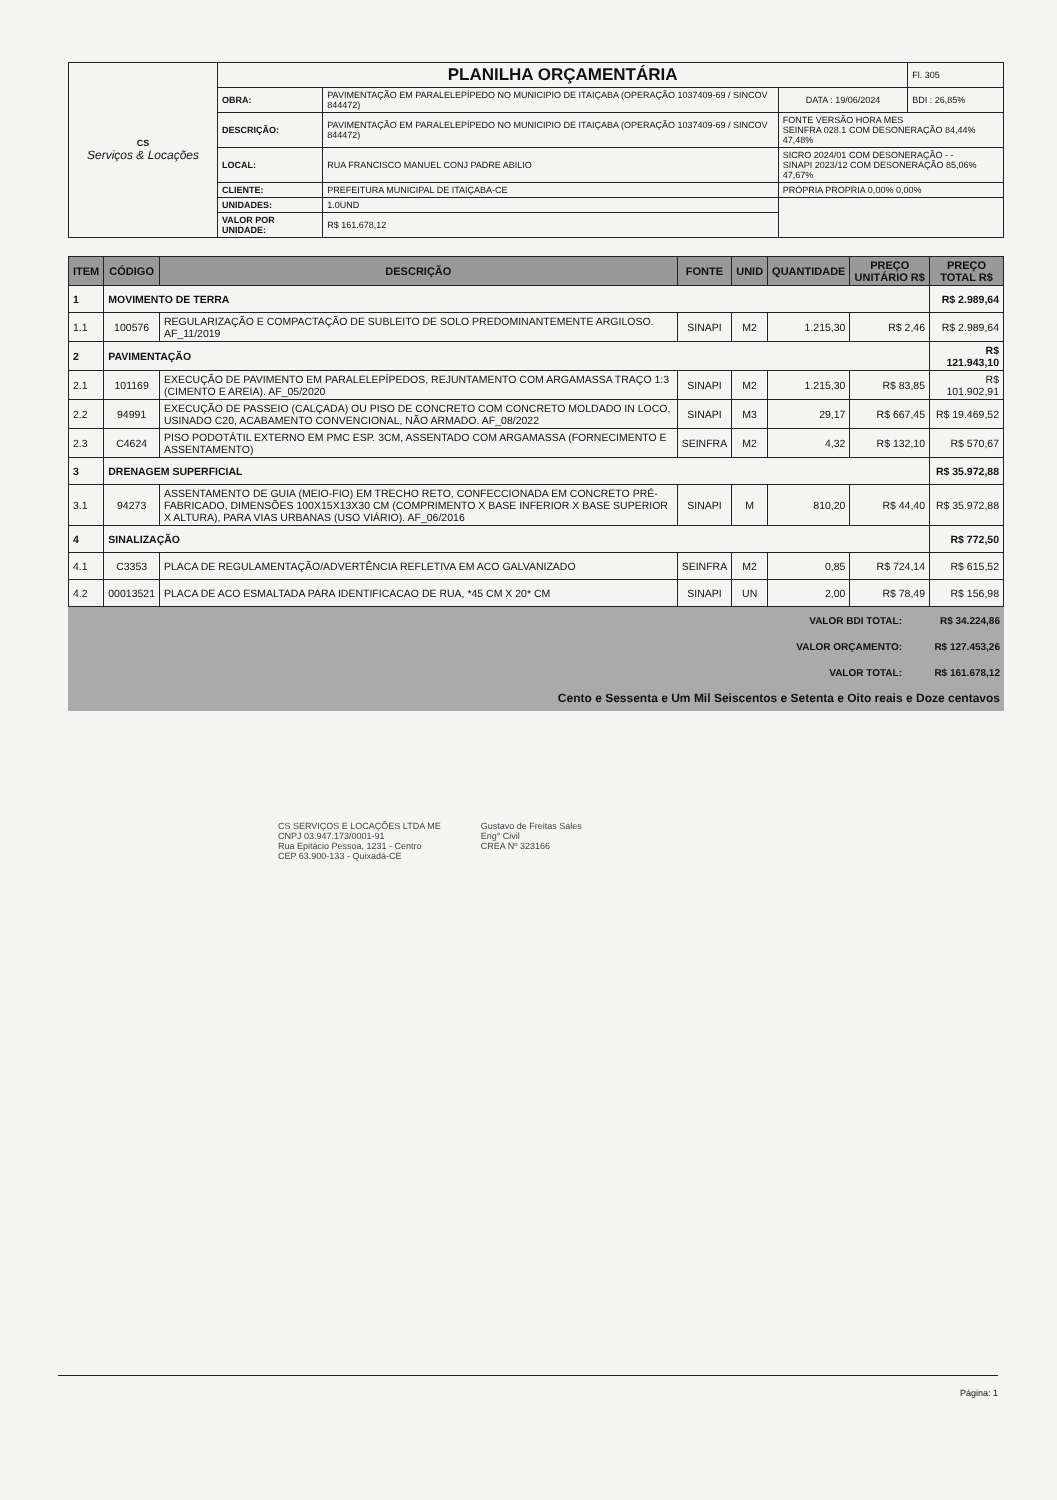| CS Serviços & Locações | PLANILHA ORÇAMENTÁRIA | | | Fl. 305 |
| | OBRA: | PAVIMENTAÇÃO EM PARALELEPÍPEDO NO MUNICIPIO DE ITAIÇABA (OPERAÇÃO 1037409-69 / SINCOV 844472) | DATA : 19/06/2024 | BDI : 26,85% |
| | DESCRIÇÃO: | PAVIMENTAÇÃO EM PARALELEPÍPEDO NO MUNICIPIO DE ITAIÇABA (OPERAÇÃO 1037409-69 / SINCOV 844472) | FONTE VERSÃO HORA MES SEINFRA 028.1 COM DESONERAÇÃO 84,44% 47,48% | |
| | LOCAL: | RUA FRANCISCO MANUEL CONJ PADRE ABILIO | SICRO 2024/01 COM DESONERAÇÃO - - SINAPI 2023/12 COM DESONERAÇÃO 85,06% 47,67% | |
| | CLIENTE: | PREFEITURA MUNICIPAL DE ITAIÇABA-CE | PRÓPRIA PROPRIA 0,00% 0,00% | |
| | UNIDADES: | 1.0UND | | |
| | VALOR POR UNIDADE: | R$ 161.678,12 | | |
| ITEM | CÓDIGO | DESCRIÇÃO | FONTE | UNID | QUANTIDADE | PREÇO UNITÁRIO R$ | PREÇO TOTAL R$ |
| --- | --- | --- | --- | --- | --- | --- | --- |
| 1 | MOVIMENTO DE TERRA | | | | | | R$ 2.989,64 |
| 1.1 | 100576 | REGULARIZAÇÃO E COMPACTAÇÃO DE SUBLEITO DE SOLO PREDOMINANTEMENTE ARGILOSO. AF_11/2019 | SINAPI | M2 | 1.215,30 | R$ 2,46 | R$ 2.989,64 |
| 2 | PAVIMENTAÇÃO | | | | | | R$ 121.943,10 |
| 2.1 | 101169 | EXECUÇÃO DE PAVIMENTO EM PARALELEPÍPEDOS, REJUNTAMENTO COM ARGAMASSA TRAÇO 1:3 (CIMENTO E AREIA). AF_05/2020 | SINAPI | M2 | 1.215,30 | R$ 83,85 | R$ 101.902,91 |
| 2.2 | 94991 | EXECUÇÃO DE PASSEIO (CALÇADA) OU PISO DE CONCRETO COM CONCRETO MOLDADO IN LOCO, USINADO C20, ACABAMENTO CONVENCIONAL, NÃO ARMADO. AF_08/2022 | SINAPI | M3 | 29,17 | R$ 667,45 | R$ 19.469,52 |
| 2.3 | C4624 | PISO PODOTÁTIL EXTERNO EM PMC ESP. 3CM, ASSENTADO COM ARGAMASSA (FORNECIMENTO E ASSENTAMENTO) | SEINFRA | M2 | 4,32 | R$ 132,10 | R$ 570,67 |
| 3 | DRENAGEM SUPERFICIAL | | | | | | R$ 35.972,88 |
| 3.1 | 94273 | ASSENTAMENTO DE GUIA (MEIO-FIO) EM TRECHO RETO, CONFECCIONADA EM CONCRETO PRÉ-FABRICADO, DIMENSÕES 100X15X13X30 CM (COMPRIMENTO X BASE INFERIOR X BASE SUPERIOR X ALTURA), PARA VIAS URBANAS (USO VIÁRIO). AF_06/2016 | SINAPI | M | 810,20 | R$ 44,40 | R$ 35.972,88 |
| 4 | SINALIZAÇÃO | | | | | | R$ 772,50 |
| 4.1 | C3353 | PLACA DE REGULAMENTAÇÃO/ADVERTÊNCIA REFLETIVA EM ACO GALVANIZADO | SEINFRA | M2 | 0,85 | R$ 724,14 | R$ 615,52 |
| 4.2 | 00013521 | PLACA DE ACO ESMALTADA PARA IDENTIFICACAO DE RUA, *45 CM X 20* CM | SINAPI | UN | 2,00 | R$ 78,49 | R$ 156,98 |
| VALOR BDI TOTAL: | R$ 34.224,86 |
| VALOR ORÇAMENTO: | R$ 127.453,26 |
| VALOR TOTAL: | R$ 161.678,12 |
| Cento e Sessenta e Um Mil Seiscentos e Setenta e Oito reais e Doze centavos | |
CS SERVIÇOS E LOCAÇÕES LTDA ME
CNPJ 03.947.173/0001-91
Rua Epitácio Pessoa, 1231 - Centro
CEP 63.900-133 - Quixadá-CE
Gustavo de Freitas Sales
Eng° Civil
CREA Nº 323166
Página: 1